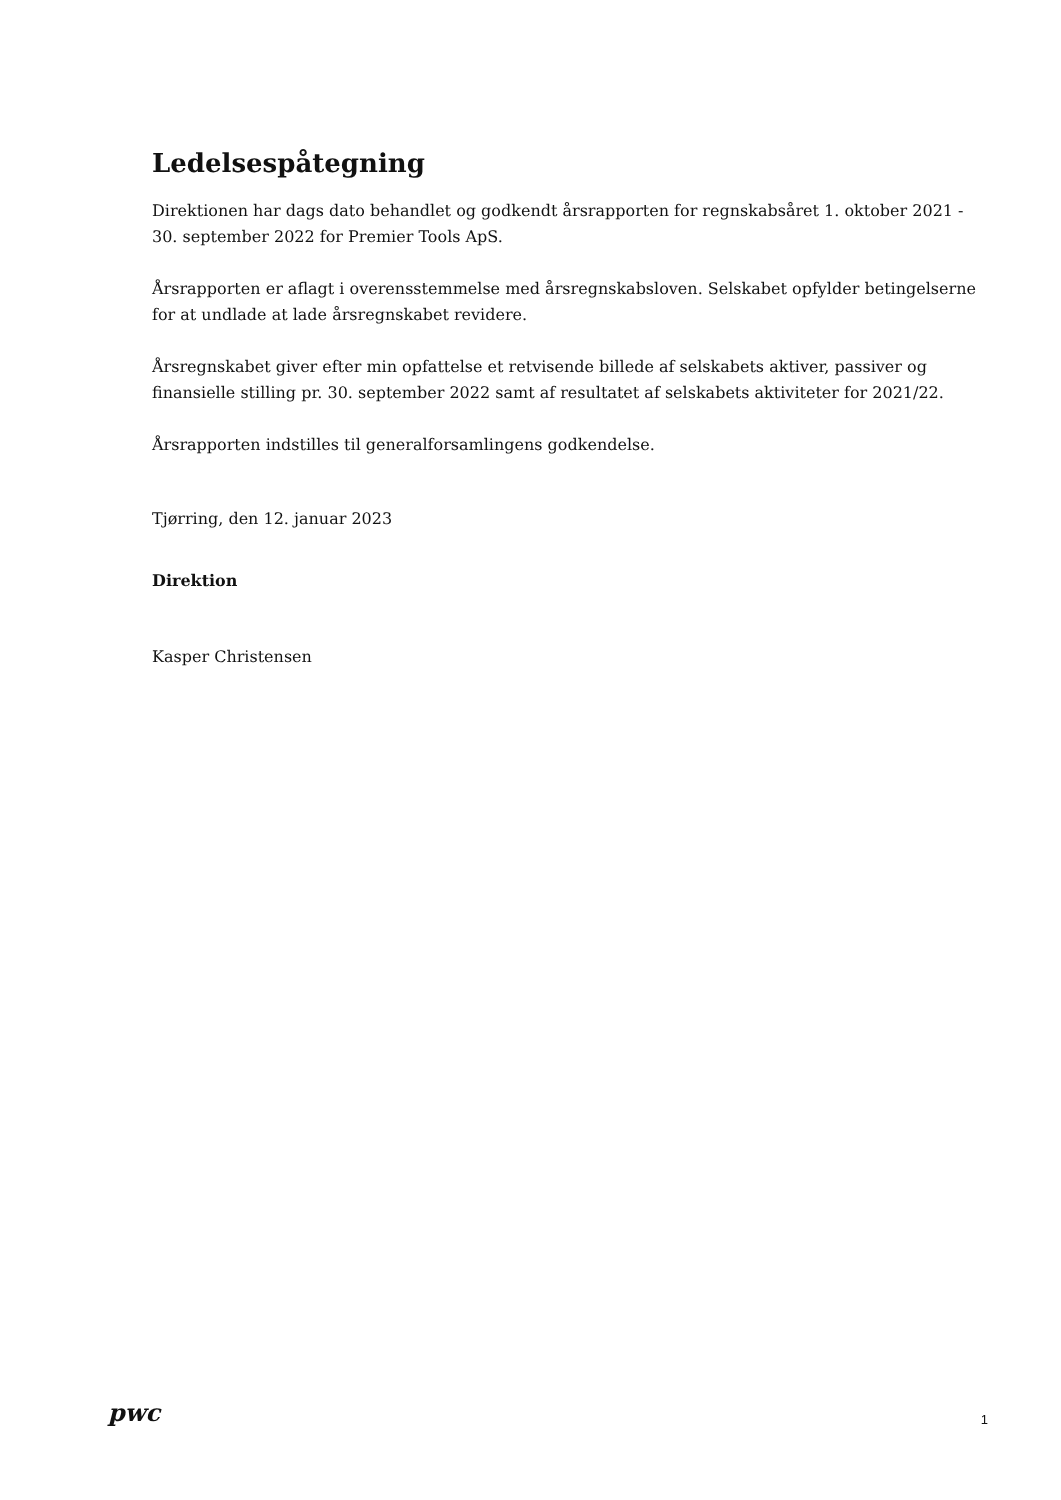Ledelsespåtegning
Direktionen har dags dato behandlet og godkendt årsrapporten for regnskabsåret 1. oktober 2021 - 30. september 2022 for Premier Tools ApS.
Årsrapporten er aflagt i overensstemmelse med årsregnskabsloven. Selskabet opfylder betingelserne for at undlade at lade årsregnskabet revidere.
Årsregnskabet giver efter min opfattelse et retvisende billede af selskabets aktiver, passiver og finansielle stilling pr. 30. september 2022 samt af resultatet af selskabets aktiviteter for 2021/22.
Årsrapporten indstilles til generalforsamlingens godkendelse.
Tjørring, den 12. januar 2023
Direktion
Kasper Christensen
pwc 1